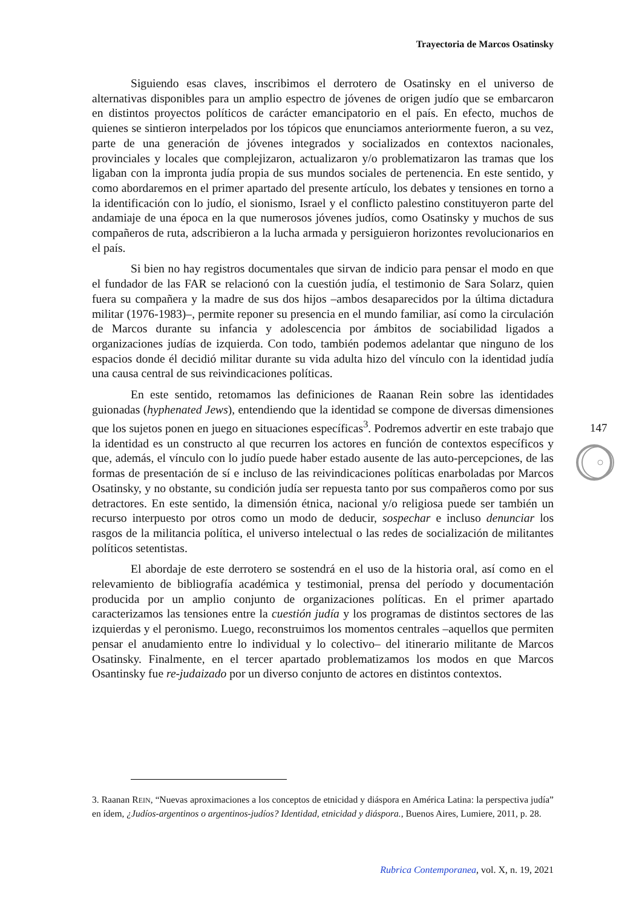Trayectoria de Marcos Osatinsky
Siguiendo esas claves, inscribimos el derrotero de Osatinsky en el universo de alternativas disponibles para un amplio espectro de jóvenes de origen judío que se embarcaron en distintos proyectos políticos de carácter emancipatorio en el país. En efecto, muchos de quienes se sintieron interpelados por los tópicos que enunciamos anteriormente fueron, a su vez, parte de una generación de jóvenes integrados y socializados en contextos nacionales, provinciales y locales que complejizaron, actualizaron y/o problematizaron las tramas que los ligaban con la impronta judía propia de sus mundos sociales de pertenencia. En este sentido, y como abordaremos en el primer apartado del presente artículo, los debates y tensiones en torno a la identificación con lo judío, el sionismo, Israel y el conflicto palestino constituyeron parte del andamiaje de una época en la que numerosos jóvenes judíos, como Osatinsky y muchos de sus compañeros de ruta, adscribieron a la lucha armada y persiguieron horizontes revolucionarios en el país.
Si bien no hay registros documentales que sirvan de indicio para pensar el modo en que el fundador de las FAR se relacionó con la cuestión judía, el testimonio de Sara Solarz, quien fuera su compañera y la madre de sus dos hijos –ambos desaparecidos por la última dictadura militar (1976-1983)–, permite reponer su presencia en el mundo familiar, así como la circulación de Marcos durante su infancia y adolescencia por ámbitos de sociabilidad ligados a organizaciones judías de izquierda. Con todo, también podemos adelantar que ninguno de los espacios donde él decidió militar durante su vida adulta hizo del vínculo con la identidad judía una causa central de sus reivindicaciones políticas.
En este sentido, retomamos las definiciones de Raanan Rein sobre las identidades guionadas (hyphenated Jews), entendiendo que la identidad se compone de diversas dimensiones que los sujetos ponen en juego en situaciones específicas<sup>3</sup>. Podremos advertir en este trabajo que la identidad es un constructo al que recurren los actores en función de contextos específicos y que, además, el vínculo con lo judío puede haber estado ausente de las auto-percepciones, de las formas de presentación de sí e incluso de las reivindicaciones políticas enarboladas por Marcos Osatinsky, y no obstante, su condición judía ser repuesta tanto por sus compañeros como por sus detractores. En este sentido, la dimensión étnica, nacional y/o religiosa puede ser también un recurso interpuesto por otros como un modo de deducir, sospechar e incluso denunciar los rasgos de la militancia política, el universo intelectual o las redes de socialización de militantes políticos setentistas.
El abordaje de este derrotero se sostendrá en el uso de la historia oral, así como en el relevamiento de bibliografía académica y testimonial, prensa del período y documentación producida por un amplio conjunto de organizaciones políticas. En el primer apartado caracterizamos las tensiones entre la cuestión judía y los programas de distintos sectores de las izquierdas y el peronismo. Luego, reconstruimos los momentos centrales –aquellos que permiten pensar el anudamiento entre lo individual y lo colectivo– del itinerario militante de Marcos Osatinsky. Finalmente, en el tercer apartado problematizamos los modos en que Marcos Osantinsky fue re-judaizado por un diverso conjunto de actores en distintos contextos.
147
3. Raanan REIN, “Nuevas aproximaciones a los conceptos de etnicidad y diáspora en América Latina: la perspectiva judía” en ídem, ¿Judíos-argentinos o argentinos-judíos? Identidad, etnicidad y diáspora., Buenos Aires, Lumiere, 2011, p. 28.
Rubrica Contemporanea, vol. X, n. 19, 2021